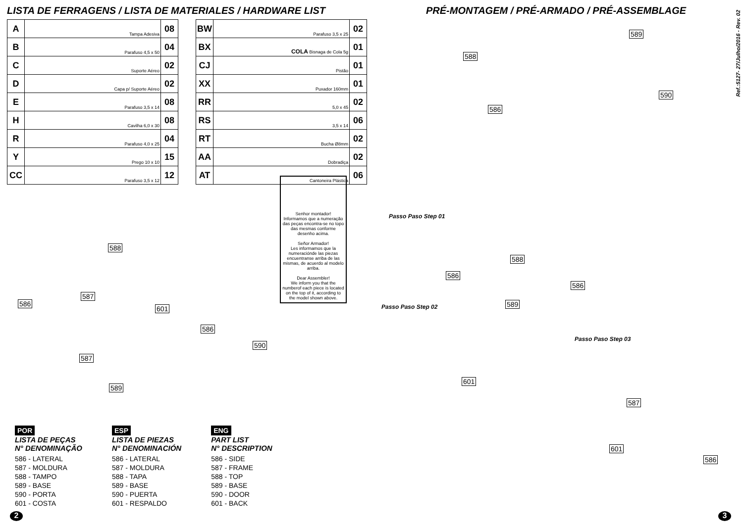LISTA DE FERRAGENS / LISTA DE MATERIALES / HARDWARE LIST
| A | Tampa Adesiva | 08 |
| B | Parafuso 4,5 x 50 | 04 |
| C | Suporte Aéreo | 02 |
| D | Capa p/ Suporte Aéreo | 02 |
| E | Parafuso 3,5 x 14 | 08 |
| H | Cavilha 6,0 x 30 | 08 |
| R | Parafuso 4,0 x 25 | 04 |
| Y | Prego 10 x 10 | 15 |
| CC | Parafuso 3,5 x 12 | 12 |
| BW | Parafuso 3,5 x 25 | 02 |
| BX | COLA Bisnaga de Cola 5g | 01 |
| CJ | Pistão | 01 |
| XX | Puxador 160mm | 01 |
| RR | 5,0 x 45 | 02 |
| RS | 3,5 x 14 | 06 |
| RT | Bucha Ø8mm | 02 |
| AA | Dobradiça | 02 |
| AT | Cantoneira Plástica | 06 |
Senhor montador!
Informamos que a numeração das peças encontra-se no topo das mesmas conforme desenho acima.
Señor Armador!
Les informamos que la numeraciónde las piezas encuentranse arriba de las mismas, de acuerdo al modelo arriba.
Dear Assembler!
We inform you that the numberof each piece is located on the top of it, according to the model shown above.
588
586
587
601
586
590
587
589
POR
LISTA DE PEÇAS
N° DENOMINAÇÃO
586 - LATERAL
587 - MOLDURA
588 - TAMPO
589 - BASE
590 - PORTA
601 - COSTA
ESP
LISTA DE PIEZAS
N° DENOMINACIÓN
586 - LATERAL
587 - MOLDURA
588 - TAPA
589 - BASE
590 - PUERTA
601 - RESPALDO
ENG
PART LIST
N° DESCRIPTION
586 - SIDE
587 - FRAME
588 - TOP
589 - BASE
590 - DOOR
601 - BACK
2
PRÉ-MONTAGEM / PRÉ-ARMADO / PRÉ-ASSEMBLAGE
Ref.:5127- 27/Julho/2016 - Rev. 02
589
588
590
586
Passo Paso Step 01
588
586
586
589
Passo Paso Step 02
601
Passo Paso Step 03
587
601
586
3